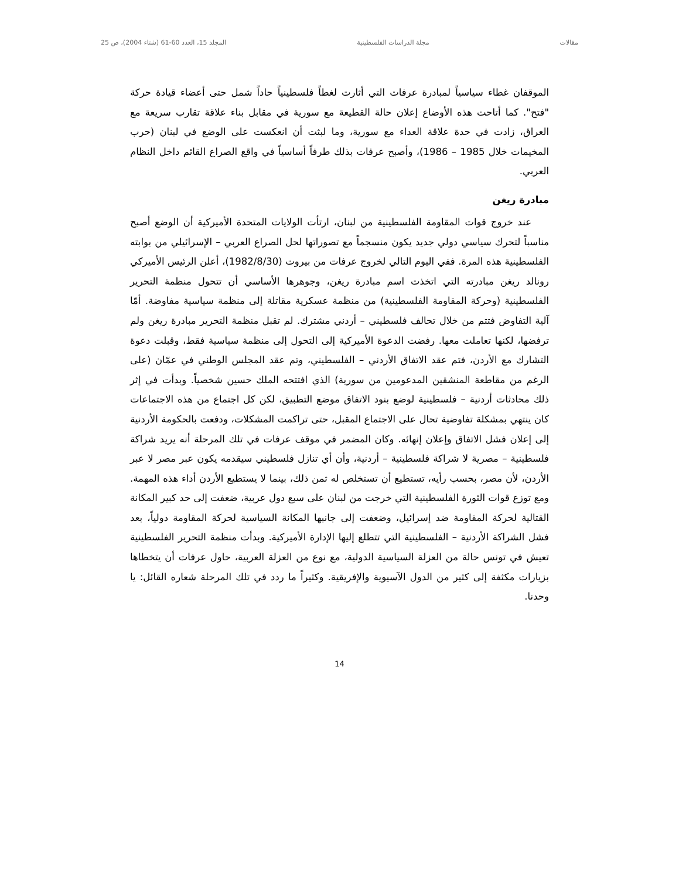مقالات مجلة الدراسات الفلسطينية المجلد 15، العدد 60-61 (شتاء 2004)، ص 25
الموقفان غطاء سياسياً لمبادرة عرفات التي أثارت لغطاً فلسطينياً حاداً شمل حتى أعضاء قيادة حركة "فتح". كما أتاحت هذه الأوضاع إعلان حالة القطيعة مع سورية في مقابل بناء علاقة تقارب سريعة مع العراق، زادت في حدة علاقة العداء مع سورية، وما لبثت أن انعكست على الوضع في لبنان (حرب المخيمات خلال 1985 – 1986)، وأصبح عرفات بذلك طرفاً أساسياً في واقع الصراع القائم داخل النظام العربي.
مبادرة ريغن
عند خروج قوات المقاومة الفلسطينية من لبنان، ارتأت الولايات المتحدة الأميركية أن الوضع أصبح مناسباً لتحرك سياسي دولي جديد يكون منسجماً مع تصوراتها لحل الصراع العربي – الإسرائيلي من بوابته الفلسطينية هذه المرة. ففي اليوم التالي لخروج عرفات من بيروت (1982/8/30)، أعلن الرئيس الأميركي رونالد ريغن مبادرته التي اتخذت اسم مبادرة ريغن، وجوهرها الأساسي أن تتحول منظمة التحرير الفلسطينية (وحركة المقاومة الفلسطينية) من منظمة عسكرية مقاتلة إلى منظمة سياسية مفاوضة. أمّا آلية التفاوض فتتم من خلال تحالف فلسطيني – أردني مشترك. لم تقبل منظمة التحرير مبادرة ريغن ولم ترفضها، لكنها تعاملت معها. رفضت الدعوة الأميركية إلى التحول إلى منظمة سياسية فقط، وقبلت دعوة التشارك مع الأردن، فتم عقد الاتفاق الأردني – الفلسطيني، وتم عقد المجلس الوطني في عمّان (على الرغم من مقاطعة المنشقين المدعومين من سورية) الذي افتتحه الملك حسين شخصياً. وبدأت في إثر ذلك محادثات أردنية – فلسطينية لوضع بنود الاتفاق موضع التطبيق، لكن كل اجتماع من هذه الاجتماعات كان ينتهي بمشكلة تفاوضية تحال على الاجتماع المقبل، حتى تراكمت المشكلات، ودفعت بالحكومة الأردنية إلى إعلان فشل الاتفاق وإعلان إنهائه. وكان المضمر في موقف عرفات في تلك المرحلة أنه يريد شراكة فلسطينية – مصرية لا شراكة فلسطينية – أردنية، وأن أي تنازل فلسطيني سيقدمه يكون عبر مصر لا عبر الأردن، لأن مصر، بحسب رأيه، تستطيع أن تستخلص له ثمن ذلك، بينما لا يستطيع الأردن أداء هذه المهمة. ومع توزع قوات الثورة الفلسطينية التي خرجت من لبنان على سبع دول عربية، ضعفت إلى حد كبير المكانة القتالية لحركة المقاومة ضد إسرائيل، وضعفت إلى جانبها المكانة السياسية لحركة المقاومة دولياً، بعد فشل الشراكة الأردنية – الفلسطينية التي تتطلع إليها الإدارة الأميركية. وبدأت منظمة التحرير الفلسطينية تعيش في تونس حالة من العزلة السياسية الدولية، مع نوع من العزلة العربية، حاول عرفات أن يتخطاها بزيارات مكثفة إلى كثير من الدول الآسيوية والإفريقية. وكثيراً ما ردد في تلك المرحلة شعاره القائل: يا وحدنا.
14